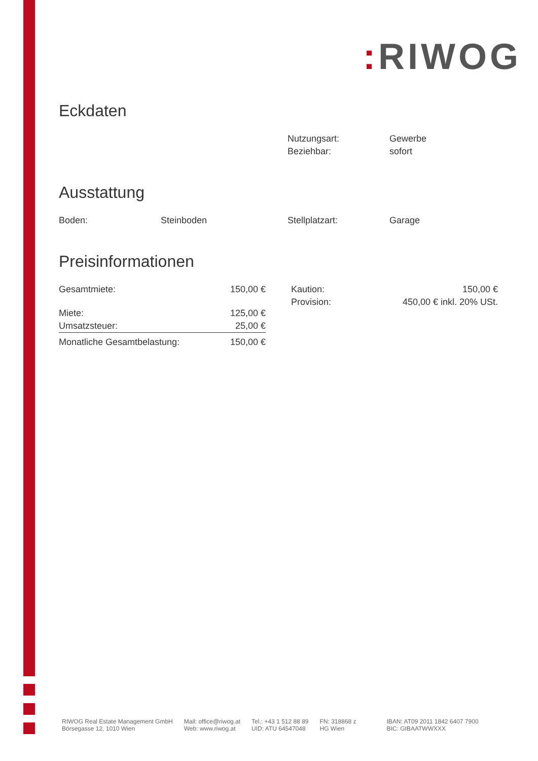: RIWOG
Eckdaten
| Nutzungsart: | Gewerbe |
| Beziehbar: | sofort |
Ausstattung
| Boden: | Steinboden | Stellplatzart: | Garage |
Preisinformationen
| Gesamtmiete: | 150,00 € |
| Miete: | 125,00 € |
| Umsatzsteuer: | 25,00 € |
| Monatliche Gesamtbelastung: | 150,00 € |
| Kaution: | 150,00 € |
| Provision: | 450,00 € inkl. 20% USt. |
RIWOG Real Estate Management GmbH
Börsegasse 12, 1010 Wien
Mail: office@riwog.at
Web: www.riwog.at
Tel.: +43 1 512 88 89
UID: ATU 64547048
FN: 318868 z
HG Wien
IBAN: AT09 2011 1842 6407 7900
BIC: GIBAATWWXXX